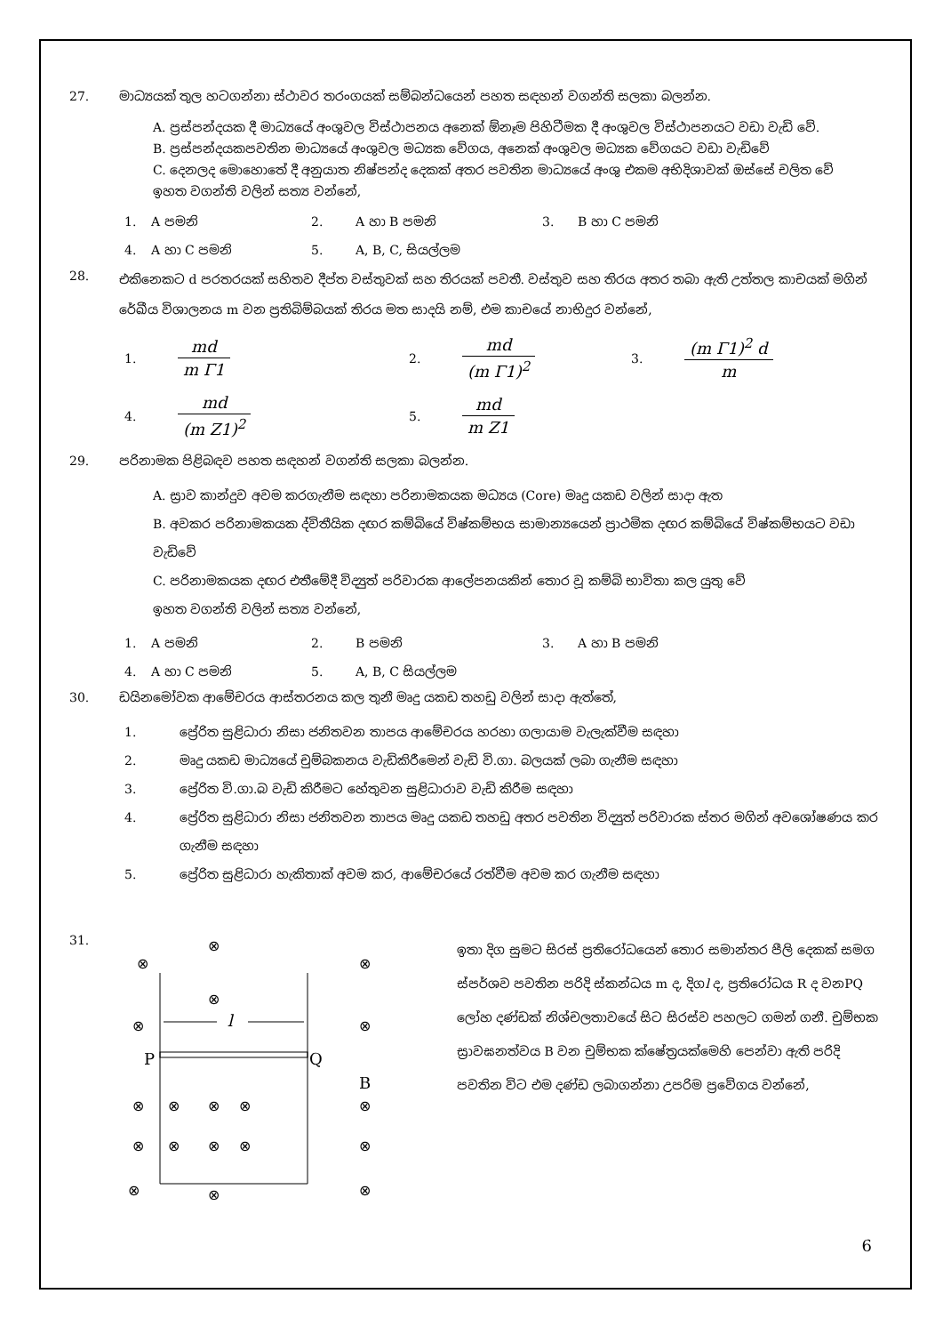27. මාධ්‍යයක් තුල හටගන්නා ස්ථාවර තරංගයක් සම්බන්ධයෙන් පහත සඳහන් වගන්ති සලකා බලන්න.
A. ප්‍රස්පන්දයක දී මාධ්‍යයේ අංශුවල විස්ථාපනය අනෙක් ඕනෑම පිහිටීමක දී අංශුවල විස්ථාපනයට වඩා වැඩි වේ.
B. ප්‍රස්පන්දයකපවතින මාධ්‍යයේ අංශුවල මධ්‍යක වේගය, අනෙක් අංශුවල මධ්‍යක වේගයට වඩා වැඩිවේ
C. දෙනලද මොහොතේ දී අනුයාත නිෂ්පන්ද දෙකක් අතර පවතින මාධ්‍යයේ අංශු එකම අභිදිශාවක් ඔස්සේ චලිත වේ
ඉහත වගන්ති වලින් සත්‍ය වන්නේ,
1.
A පමනි
2.
A හා B පමනි
3.
B හා C පමනි
4.
A හා C පමනි
5.
A, B, C, සියල්ලම
28.
එකිනෙකට d පරතරයක් සහිතව දීප්ත වස්තුවක් සහ තිරයක් පවතී. වස්තුව සහ තිරය අතර තබා ඇති උත්තල කාචයක් මගින් රේඛීය විශාලනය m වන ප්‍රතිබිම්බයක් තිරය මත සාදයි නම්, එම කාචයේ නාභිදුර වන්නේ,
1.
md m Γ1
2.
md (m Γ1)<sup>2</sup>
3.
(m Γ1)<sup>2</sup> d m
4.
md (m Z1)<sup>2</sup>
5.
md m Z1
29. පරිනාමක පිළිබඳව පහත සඳහන් වගන්ති සලකා බලන්න.
A. ස්‍රාව කාන්දුව අවම කරගැනීම සඳහා පරිනාමකයක මධ්‍යය (Core) මෘදු යකඩ වලින් සාදා ඇත
B. අවකර පරිනාමකයක ද්විතීයික දඟර කම්බියේ විෂ්කම්භය සාමාන්‍යයෙන් ප්‍රාථමික දඟර කම්බියේ විෂ්කම්භයට වඩා වැඩිවේ
C. පරිනාමකයක දඟර එතීමේදී විද්‍යුත් පරිවාරක ආලේපනයකින් තොර වූ කම්බි භාවිතා කල යුතු වේ
ඉහත වගන්ති වලින් සත්‍ය වන්නේ,
1.
A පමනි
2.
B පමනි
3.
A හා B පමනි
4.
A හා C පමනි
5.
A, B, C සියල්ලම
30. ඩයිනමෝවක ආමේචරය ආස්තරනය කල තුනී මෘදු යකඩ තහඩු වලින් සාදා ඇත්තේ,
1.
ප්‍රේරිත සුළිධාරා නිසා ජනිතවන තාපය ආමේචරය හරහා ගලායාම වැලැක්වීම සඳහා
2.
මෘදු යකඩ මාධ්‍යයේ චුම්බකනය වැඩිකිරීමෙන් වැඩි වි.ගා. බලයක් ලබා ගැනීම සඳහා
3.
ප්‍රේරිත වි.ගා.බ වැඩි කිරීමට හේතුවන සුළිධාරාව වැඩි කිරීම සඳහා
4.
ප්‍රේරිත සුළිධාරා නිසා ජනිතවන තාපය මෘදු යකඩ තහඩු අතර පවතින විද්‍යුත් පරිවාරක ස්තර මගින් අවශෝෂණය කර ගැනීම සඳහා
5.
ප්‍රේරිත සුළිධාරා හැකිතාක් අවම කර, ආමේචරයේ රත්වීම අවම කර ගැනීම සඳහා
31.
⊗
⊗
⊗
⊗
⊗
⊗
⊗
⊗
⊗
⊗
⊗
⊗
⊗
⊗
⊗
⊗
⊗
⊗
⊗
l
P
Q
B
ඉතා දිග සුමට සිරස් ප්‍රතිරෝධයෙන් තොර සමාන්තර පීලි දෙකක් සමග ස්පර්ශව පවතින පරිදි ස්කන්ධය m ද, දිගl ද, ප්‍රතිරෝධය R ද වනPQ ලෝහ දණ්ඩක් නිශ්චලතාවයේ සිට සිරස්ව පහලට ගමන් ගනී. චුම්භක ස්‍රාවඝනත්වය B වන චුම්භක ක්ෂේත්‍රයක්මෙහි පෙන්වා ඇති පරිදි පවතින විට එම දණ්ඩ ලබාගන්නා උපරිම ප්‍රවේගය වන්නේ,
6